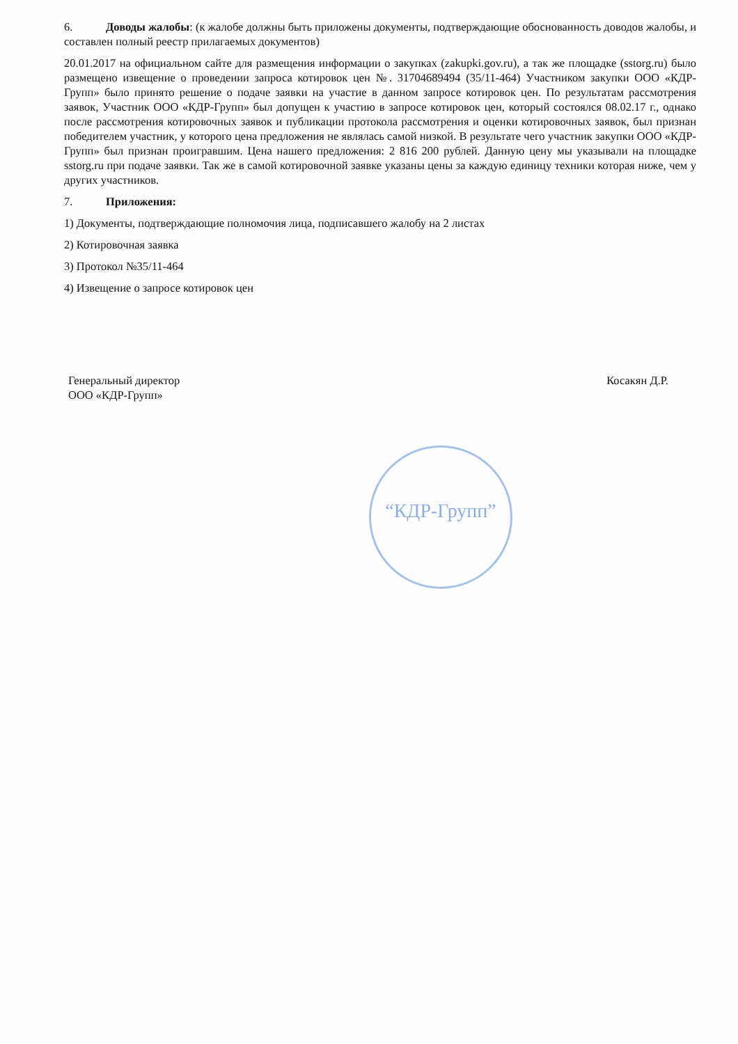6. Доводы жалобы: (к жалобе должны быть приложены документы, подтверждающие обоснованность доводов жалобы, и составлен полный реестр прилагаемых документов)
20.01.2017 на официальном сайте для размещения информации о закупках (zakupki.gov.ru), а так же площадке (sstorg.ru) было размещено извещение о проведении запроса котировок цен №. 31704689494 (35/11-464) Участником закупки ООО «КДР-Групп» было принято решение о подаче заявки на участие в данном запросе котировок цен. По результатам рассмотрения заявок, Участник ООО «КДР-Групп» был допущен к участию в запросе котировок цен, который состоялся 08.02.17 г., однако после рассмотрения котировочных заявок и публикации протокола рассмотрения и оценки котировочных заявок, был признан победителем участник, у которого цена предложения не являлась самой низкой. В результате чего участник закупки ООО «КДР-Групп» был признан проигравшим. Цена нашего предложения: 2 816 200 рублей. Данную цену мы указывали на площадке sstorg.ru при подаче заявки. Так же в самой котировочной заявке указаны цены за каждую единицу техники которая ниже, чем у других участников.
7. Приложения:
1) Документы, подтверждающие полномочия лица, подписавшего жалобу на 2 листах
2) Котировочная заявка
3) Протокол №35/11-464
4) Извещение о запросе котировок цен
Генеральный директор
ООО «КДР-Групп»
Косакян Д.Р.
“КДР-Групп”